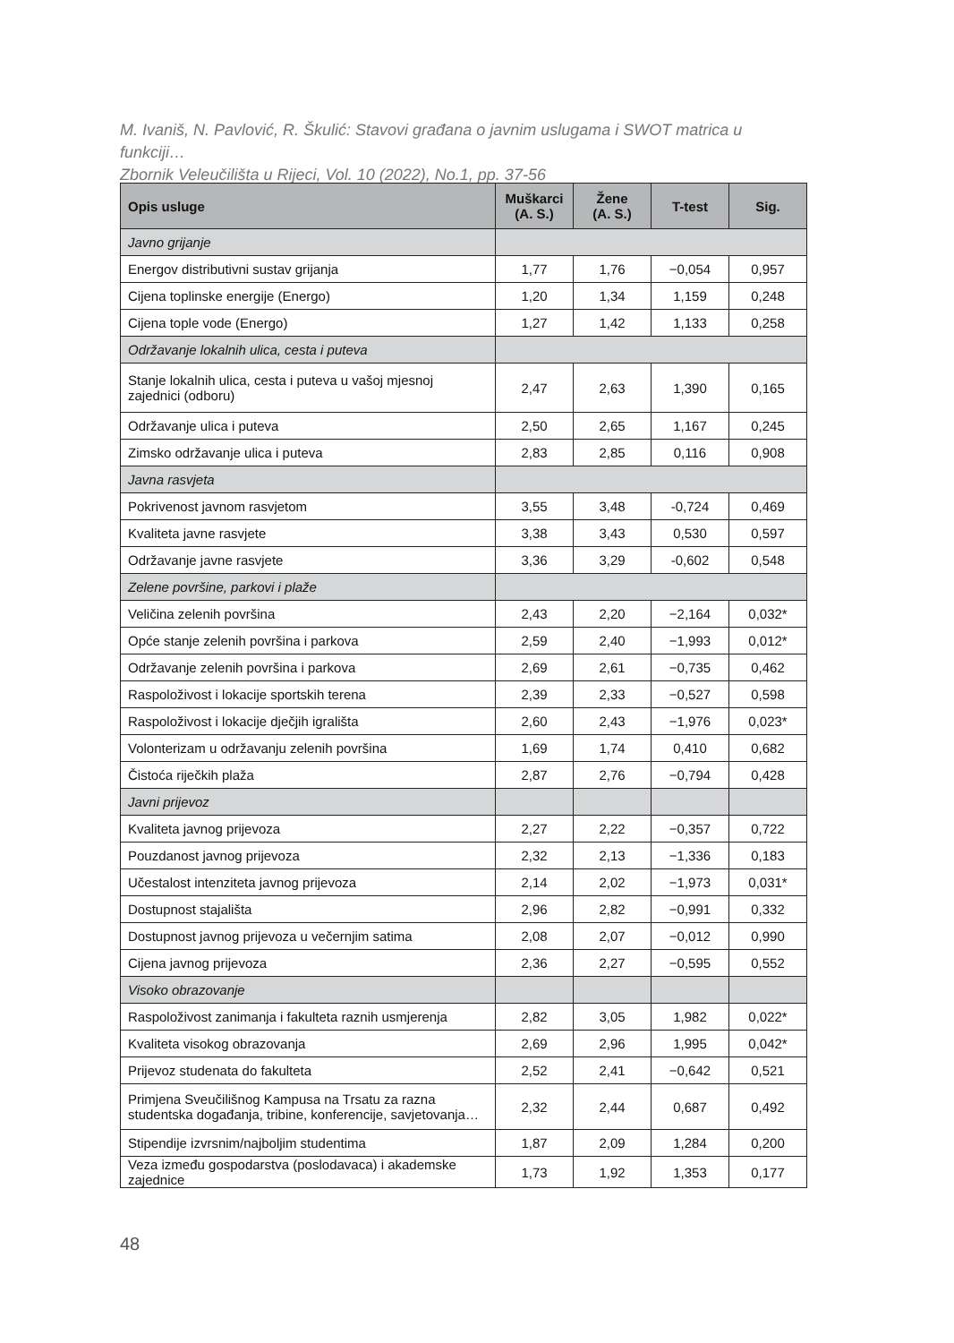M. Ivaniš, N. Pavlović, R. Škulić: Stavovi građana o javnim uslugama i SWOT matrica u funkciji…
Zbornik Veleučilišta u Rijeci, Vol. 10 (2022), No.1, pp. 37-56
| Opis usluge | Muškarci (A. S.) | Žene (A. S.) | T-test | Sig. |
| --- | --- | --- | --- | --- |
| Javno grijanje | | | | |
| Energov distributivni sustav grijanja | 1,77 | 1,76 | −0,054 | 0,957 |
| Cijena toplinske energije (Energo) | 1,20 | 1,34 | 1,159 | 0,248 |
| Cijena tople vode (Energo) | 1,27 | 1,42 | 1,133 | 0,258 |
| Održavanje lokalnih ulica, cesta i puteva | | | | |
| Stanje lokalnih ulica, cesta i puteva u vašoj mjesnoj zajednici (odboru) | 2,47 | 2,63 | 1,390 | 0,165 |
| Održavanje ulica i puteva | 2,50 | 2,65 | 1,167 | 0,245 |
| Zimsko održavanje ulica i puteva | 2,83 | 2,85 | 0,116 | 0,908 |
| Javna rasvjeta | | | | |
| Pokrivenost javnom rasvjetom | 3,55 | 3,48 | -0,724 | 0,469 |
| Kvaliteta javne rasvjete | 3,38 | 3,43 | 0,530 | 0,597 |
| Održavanje javne rasvjete | 3,36 | 3,29 | -0,602 | 0,548 |
| Zelene površine, parkovi i plaže | | | | |
| Veličina zelenih površina | 2,43 | 2,20 | −2,164 | 0,032* |
| Opće stanje zelenih površina i parkova | 2,59 | 2,40 | −1,993 | 0,012* |
| Održavanje zelenih površina i parkova | 2,69 | 2,61 | −0,735 | 0,462 |
| Raspoloživost i lokacije sportskih terena | 2,39 | 2,33 | −0,527 | 0,598 |
| Raspoloživost i lokacije dječjih igrališta | 2,60 | 2,43 | −1,976 | 0,023* |
| Volonterizam u održavanju zelenih površina | 1,69 | 1,74 | 0,410 | 0,682 |
| Čistoća riječkih plaža | 2,87 | 2,76 | −0,794 | 0,428 |
| Javni prijevoz | | | | |
| Kvaliteta javnog prijevoza | 2,27 | 2,22 | −0,357 | 0,722 |
| Pouzdanost javnog prijevoza | 2,32 | 2,13 | −1,336 | 0,183 |
| Učestalost intenziteta javnog prijevoza | 2,14 | 2,02 | −1,973 | 0,031* |
| Dostupnost stajališta | 2,96 | 2,82 | −0,991 | 0,332 |
| Dostupnost javnog prijevoza u večernjim satima | 2,08 | 2,07 | −0,012 | 0,990 |
| Cijena javnog prijevoza | 2,36 | 2,27 | −0,595 | 0,552 |
| Visoko obrazovanje | | | | |
| Raspoloživost zanimanja i fakulteta raznih usmjerenja | 2,82 | 3,05 | 1,982 | 0,022* |
| Kvaliteta visokog obrazovanja | 2,69 | 2,96 | 1,995 | 0,042* |
| Prijevoz studenata do fakulteta | 2,52 | 2,41 | −0,642 | 0,521 |
| Primjena Sveučilišnog Kampusa na Trsatu za razna studentska događanja, tribine, konferencije, savjetovanja… | 2,32 | 2,44 | 0,687 | 0,492 |
| Stipendije izvrsnim/najboljim studentima | 1,87 | 2,09 | 1,284 | 0,200 |
| Veza između gospodarstva (poslodavaca) i akademske zajednice | 1,73 | 1,92 | 1,353 | 0,177 |
48